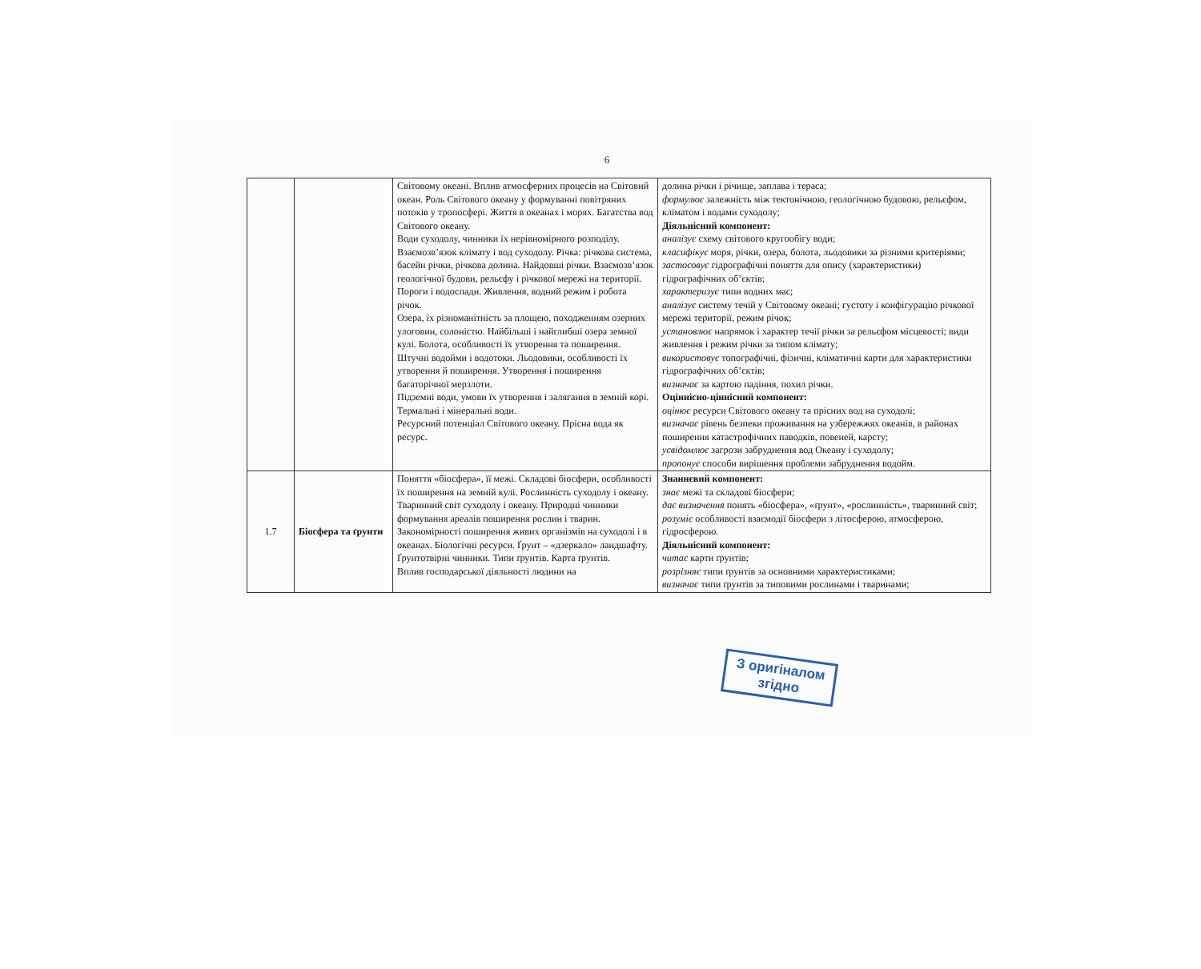6
| | | Світовому океані. Вплив атмосферних процесів на Світовий океан. Роль Світового океану у формуванні повітряних потоків у тропосфері. Життя в океанах і морях. Багатства вод Світового океану. Води суходолу, чинники їх нерівномірного розподілу. Взаємозв’язок клімату і вод суходолу. Річка: річкова система, басейн річки, річкова долина. Найдовші річки. Взаємозв’язок геологічної будови, рельєфу і річкової мережі на території. Пороги і водоспади. Живлення, водний режим і робота річок. Озера, їх різноманітність за площею, походженням озерних улоговин, солоністю. Найбільші і найглибші озера земної кулі. Болота, особливості їх утворення та поширення. Штучні водойми і водотоки. Льодовики, особливості їх утворення й поширення. Утворення і поширення багаторічної мерзлоти. Підземні води, умови їх утворення і залягання в земній корі. Термальні і мінеральні води. Ресурсний потенціал Світового океану. Прісна вода як ресурс. | долина річки і річище, заплава і тераса; формулює залежність між тектонічною, геологічною будовою, рельєфом, кліматом і водами суходолу; Діяльнісний компонент: аналізує схему світового кругообігу води; класифікує моря, річки, озера, болота, льодовики за різними критеріями; застосовує гідрографічні поняття для опису (характеристики) гідрографічних об’єктів; характеризує типи водних мас; аналізує систему течій у Світовому океані; густоту і конфігурацію річкової мережі території, режим річок; установлює напрямок і характер течії річки за рельєфом місцевості; види живлення і режим річки за типом клімату; використовує топографічні, фізичні, кліматичні карти для характеристики гідрографічних об’єктів; визначає за картою падіння, похил річки. Оціннісно-ціннісний компонент: оцінює ресурси Світового океану та прісних вод на суходолі; визначає рівень безпеки проживання на узбережжях океанів, в районах поширення катастрофічних паводків, повеней, карсту; усвідомлює загрози забруднення вод Океану і суходолу; пропонує способи вирішення проблеми забруднення водойм. |
| 1.7 | Біосфера та ґрунти | Поняття «біосфера», її межі. Складові біосфери, особливості їх поширення на земній кулі. Рослинність суходолу і океану. Тваринний світ суходолу і океану. Природні чинники формування ареалів поширення рослин і тварин. Закономірності поширення живих організмів на суходолі і в океанах. Біологічні ресурси. Ґрунт – «дзеркало» ландшафту. Ґрунтотвірні чинники. Типи ґрунтів. Карта ґрунтів. Вплив господарської діяльності людини на | Знаннєвий компонент: знає межі та складові біосфери; дає визначення понять «біосфера», «ґрунт», «рослинність», тваринний світ; розуміє особливості взаємодії біосфери з літосферою, атмосферою, гідросферою. Діяльнісний компонент: читає карти ґрунтів; розрізняє типи ґрунтів за основними характеристиками; визначає типи ґрунтів за типовими рослинами і тваринами; |
З оригіналом
згідно